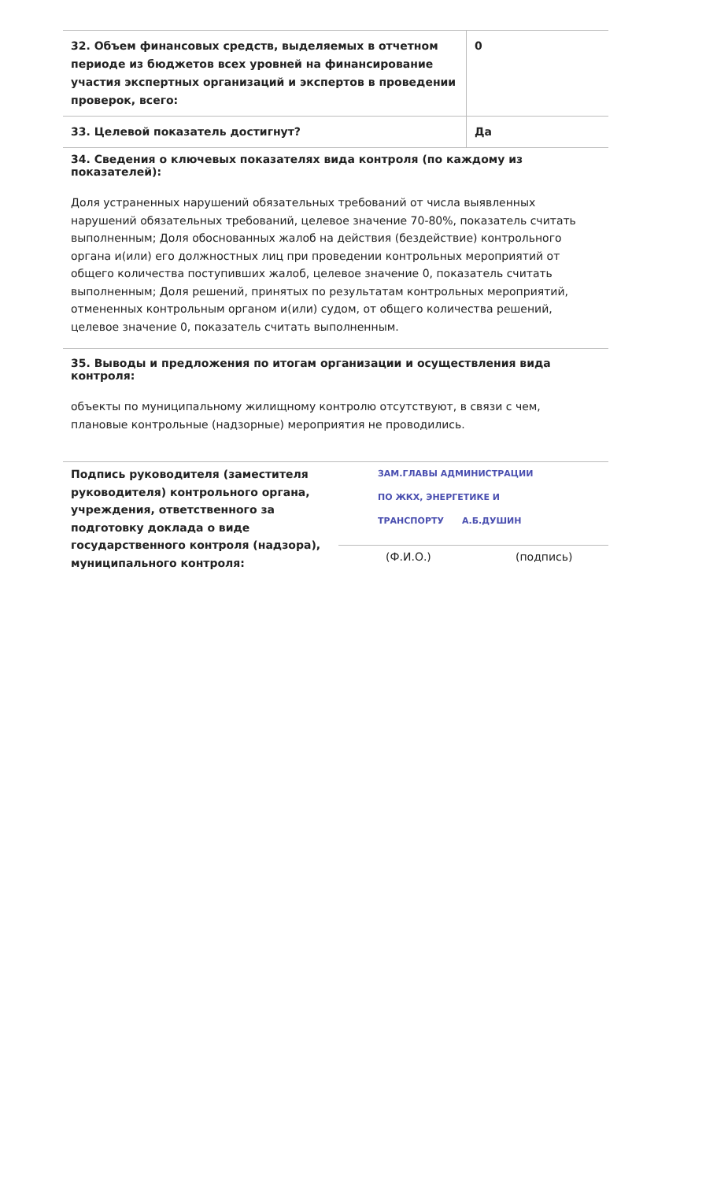| 32. Объем финансовых средств, выделяемых в отчетном периоде из бюджетов всех уровней на финансирование участия экспертных организаций и экспертов в проведении проверок, всего: | 0 |
| 33. Целевой показатель достигнут? | Да |
34. Сведения о ключевых показателях вида контроля (по каждому из показателей):
Доля устраненных нарушений обязательных требований от числа выявленных нарушений обязательных требований, целевое значение 70-80%, показатель считать выполненным; Доля обоснованных жалоб на действия (бездействие) контрольного органа и(или) его должностных лиц при проведении контрольных мероприятий от общего количества поступивших жалоб, целевое значение 0, показатель считать выполненным; Доля решений, принятых по результатам контрольных мероприятий, отмененных контрольным органом и(или) судом, от общего количества решений, целевое значение 0, показатель считать выполненным.
35. Выводы и предложения по итогам организации и осуществления вида контроля:
объекты по муниципальному жилищному контролю отсутствуют, в связи с чем, плановые контрольные (надзорные) мероприятия не проводились.
Подпись руководителя (заместителя руководителя) контрольного органа, учреждения, ответственного за подготовку доклада о виде государственного контроля (надзора), муниципального контроля:
ЗАМ.ГЛАВЫ АДМИНИСТРАЦИИ
ПО ЖКХ, ЭНЕРГЕТИКЕ И
ТРАНСПОРТУ А.Б.ДУШИН
(Ф.И.О.) (подпись)